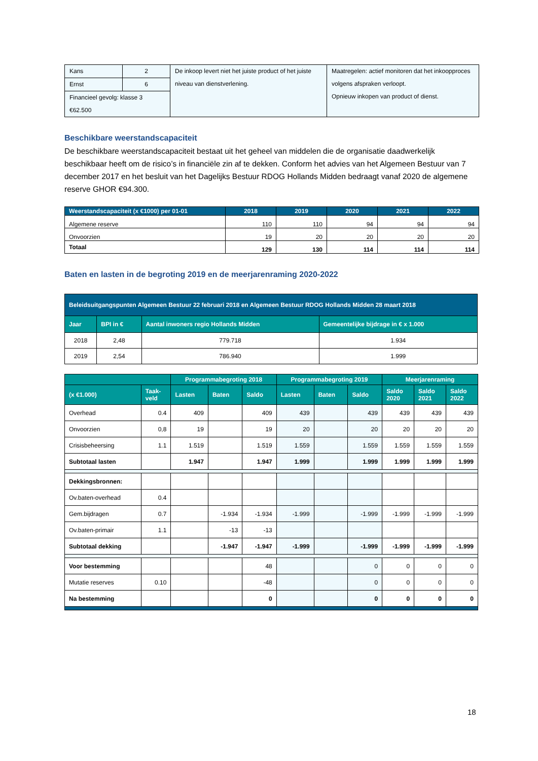| Kans | 2 | De inkoop levert niet het juiste product of het juiste niveau van dienstverlening. | Maatregelen: actief monitoren dat het inkoopproces volgens afspraken verloopt. Opnieuw inkopen van product of dienst. |
| Ernst | 6 | | |
| Financieel gevolg: klasse 3 | | | |
| €62.500 | | | |
Beschikbare weerstandscapaciteit
De beschikbare weerstandscapaciteit bestaat uit het geheel van middelen die de organisatie daadwerkelijk beschikbaar heeft om de risico’s in financiële zin af te dekken. Conform het advies van het Algemeen Bestuur van 7 december 2017 en het besluit van het Dagelijks Bestuur RDOG Hollands Midden bedraagt vanaf 2020 de algemene reserve GHOR €94.300.
| Weerstandscapaciteit (x €1000) per 01-01 | 2018 | 2019 | 2020 | 2021 | 2022 |
| --- | --- | --- | --- | --- | --- |
| Algemene reserve | 110 | 110 | 94 | 94 | 94 |
| Onvoorzien | 19 | 20 | 20 | 20 | 20 |
| Totaal | 129 | 130 | 114 | 114 | 114 |
Baten en lasten in de begroting 2019 en de meerjarenraming 2020-2022
| Beleidsuitgangspunten Algemeen Bestuur 22 februari 2018 en Algemeen Bestuur RDOG Hollands Midden 28 maart 2018 | | | |
| --- | --- | --- | --- |
| Jaar | BPI in € | Aantal inwoners regio Hollands Midden | Gemeentelijke bijdrage in € x 1.000 |
| 2018 | 2,48 | 779.718 | 1.934 |
| 2019 | 2,54 | 786.940 | 1.999 |
| | | Programmabegroting 2018 | | | Programmabegroting 2019 | | | Meerjarenraming | | |
| --- | --- | --- | --- | --- | --- | --- | --- | --- | --- | --- |
| (x €1.000) | Taak- veld | Lasten | Baten | Saldo | Lasten | Baten | Saldo | Saldo 2020 | Saldo 2021 | Saldo 2022 |
| Overhead | 0.4 | 409 | | 409 | 439 | | 439 | 439 | 439 | 439 |
| Onvoorzien | 0,8 | 19 | | 19 | 20 | | 20 | 20 | 20 | 20 |
| Crisisbeheersing | 1.1 | 1.519 | | 1.519 | 1.559 | | 1.559 | 1.559 | 1.559 | 1.559 |
| Subtotaal lasten | | 1.947 | | 1.947 | 1.999 | | 1.999 | 1.999 | 1.999 | 1.999 |
| Dekkingsbronnen: | | | | | | | | | | |
| Ov.baten-overhead | 0.4 | | | | | | | | | |
| Gem.bijdragen | 0.7 | | -1.934 | -1.934 | -1.999 | | -1.999 | -1.999 | -1.999 | -1.999 |
| Ov.baten-primair | 1.1 | | -13 | -13 | | | | | | |
| Subtotaal dekking | | | -1.947 | -1.947 | -1.999 | | -1.999 | -1.999 | -1.999 | -1.999 |
| Voor bestemming | | | | 48 | | | 0 | 0 | 0 | 0 |
| Mutatie reserves | 0.10 | | | -48 | | | 0 | 0 | 0 | 0 |
| Na bestemming | | | | 0 | | | 0 | 0 | 0 | 0 |
18